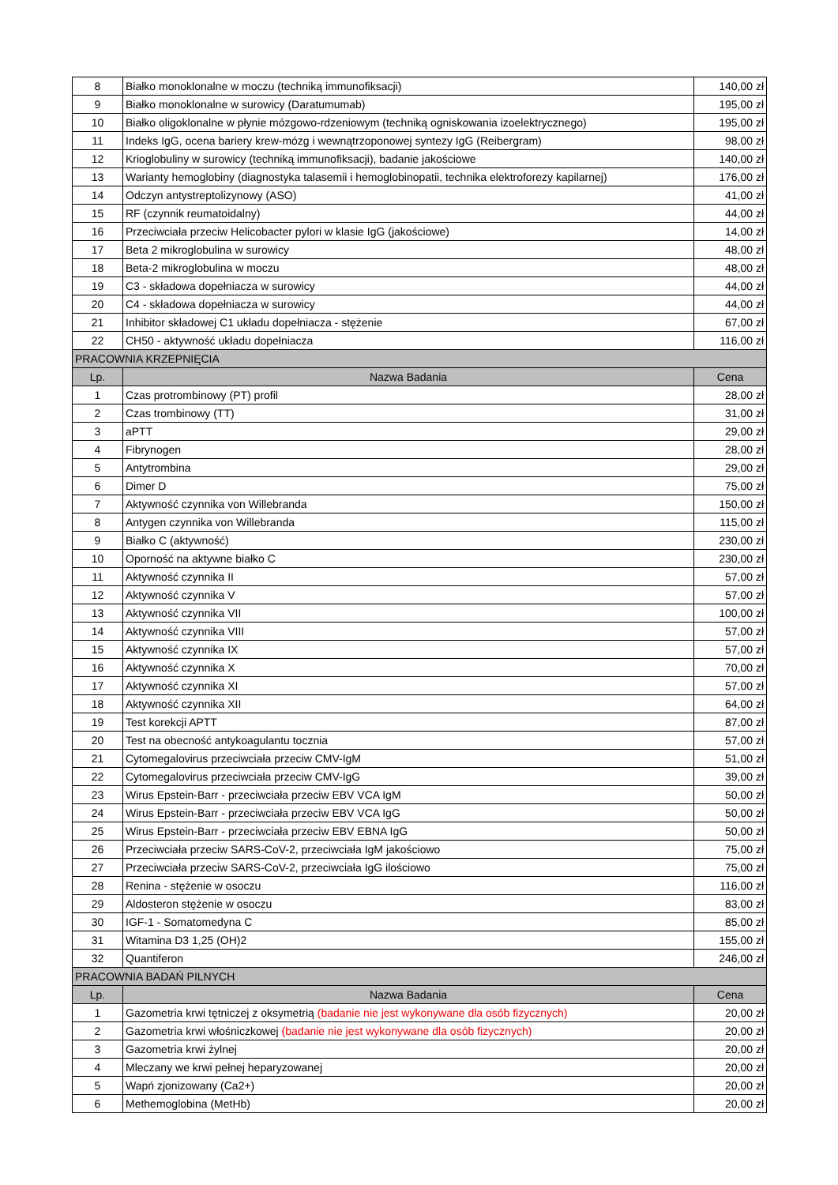| 8 | Białko monoklonalne w moczu (techniką immunofiksacji) | 140,00 zł |
| 9 | Białko monoklonalne w surowicy (Daratumumab) | 195,00 zł |
| 10 | Białko oligoklonalne w płynie mózgowo-rdzeniowym (techniką ogniskowania izoelektrycznego) | 195,00 zł |
| 11 | Indeks IgG, ocena bariery krew-mózg i wewnątrzoponowej syntezy IgG (Reibergram) | 98,00 zł |
| 12 | Krioglobuliny w surowicy (techniką immunofiksacji), badanie jakościowe | 140,00 zł |
| 13 | Warianty hemoglobiny (diagnostyka talasemii i hemoglobinopatii, technika elektroforezy kapilarnej) | 176,00 zł |
| 14 | Odczyn antystreptolizynowy (ASO) | 41,00 zł |
| 15 | RF (czynnik reumatoidalny) | 44,00 zł |
| 16 | Przeciwciała przeciw Helicobacter pylori w klasie IgG (jakościowe) | 14,00 zł |
| 17 | Beta 2 mikroglobulina w surowicy | 48,00 zł |
| 18 | Beta-2 mikroglobulina w moczu | 48,00 zł |
| 19 | C3 - składowa dopełniacza w surowicy | 44,00 zł |
| 20 | C4 - składowa dopełniacza w surowicy | 44,00 zł |
| 21 | Inhibitor składowej C1 układu dopełniacza - stężenie | 67,00 zł |
| 22 | CH50 - aktywność układu dopełniacza | 116,00 zł |
| PRACOWNIA KRZEPNIĘCIA | | |
| Lp. | Nazwa Badania | Cena |
| 1 | Czas protrombinowy (PT) profil | 28,00 zł |
| 2 | Czas trombinowy (TT) | 31,00 zł |
| 3 | aPTT | 29,00 zł |
| 4 | Fibrynogen | 28,00 zł |
| 5 | Antytrombina | 29,00 zł |
| 6 | Dimer D | 75,00 zł |
| 7 | Aktywność czynnika von Willebranda | 150,00 zł |
| 8 | Antygen czynnika von Willebranda | 115,00 zł |
| 9 | Białko C (aktywność) | 230,00 zł |
| 10 | Oporność na aktywne białko C | 230,00 zł |
| 11 | Aktywność czynnika II | 57,00 zł |
| 12 | Aktywność czynnika V | 57,00 zł |
| 13 | Aktywność czynnika VII | 100,00 zł |
| 14 | Aktywność czynnika VIII | 57,00 zł |
| 15 | Aktywność czynnika IX | 57,00 zł |
| 16 | Aktywność czynnika X | 70,00 zł |
| 17 | Aktywność czynnika XI | 57,00 zł |
| 18 | Aktywność czynnika XII | 64,00 zł |
| 19 | Test korekcji APTT | 87,00 zł |
| 20 | Test na obecność antykoagulantu tocznia | 57,00 zł |
| 21 | Cytomegalovirus przeciwciała przeciw CMV-IgM | 51,00 zł |
| 22 | Cytomegalovirus przeciwciała przeciw CMV-IgG | 39,00 zł |
| 23 | Wirus Epstein-Barr - przeciwciała przeciw EBV VCA IgM | 50,00 zł |
| 24 | Wirus Epstein-Barr - przeciwciała przeciw EBV VCA IgG | 50,00 zł |
| 25 | Wirus Epstein-Barr - przeciwciała przeciw EBV EBNA IgG | 50,00 zł |
| 26 | Przeciwciała przeciw SARS-CoV-2, przeciwciała IgM jakościowo | 75,00 zł |
| 27 | Przeciwciała przeciw SARS-CoV-2, przeciwciała IgG ilościowo | 75,00 zł |
| 28 | Renina - stężenie w osoczu | 116,00 zł |
| 29 | Aldosteron stężenie w osoczu | 83,00 zł |
| 30 | IGF-1 - Somatomedyna C | 85,00 zł |
| 31 | Witamina D3 1,25 (OH)2 | 155,00 zł |
| 32 | Quantiferon | 246,00 zł |
| PRACOWNIA BADAŃ PILNYCH | | |
| Lp. | Nazwa Badania | Cena |
| 1 | Gazometria krwi tętniczej z oksymetrią (badanie nie jest wykonywane dla osób fizycznych) | 20,00 zł |
| 2 | Gazometria krwi włośniczkowej (badanie nie jest wykonywane dla osób fizycznych) | 20,00 zł |
| 3 | Gazometria krwi żylnej | 20,00 zł |
| 4 | Mleczany we krwi pełnej heparyzowanej | 20,00 zł |
| 5 | Wapń zjonizowany (Ca2+) | 20,00 zł |
| 6 | Methemoglobina (MetHb) | 20,00 zł |